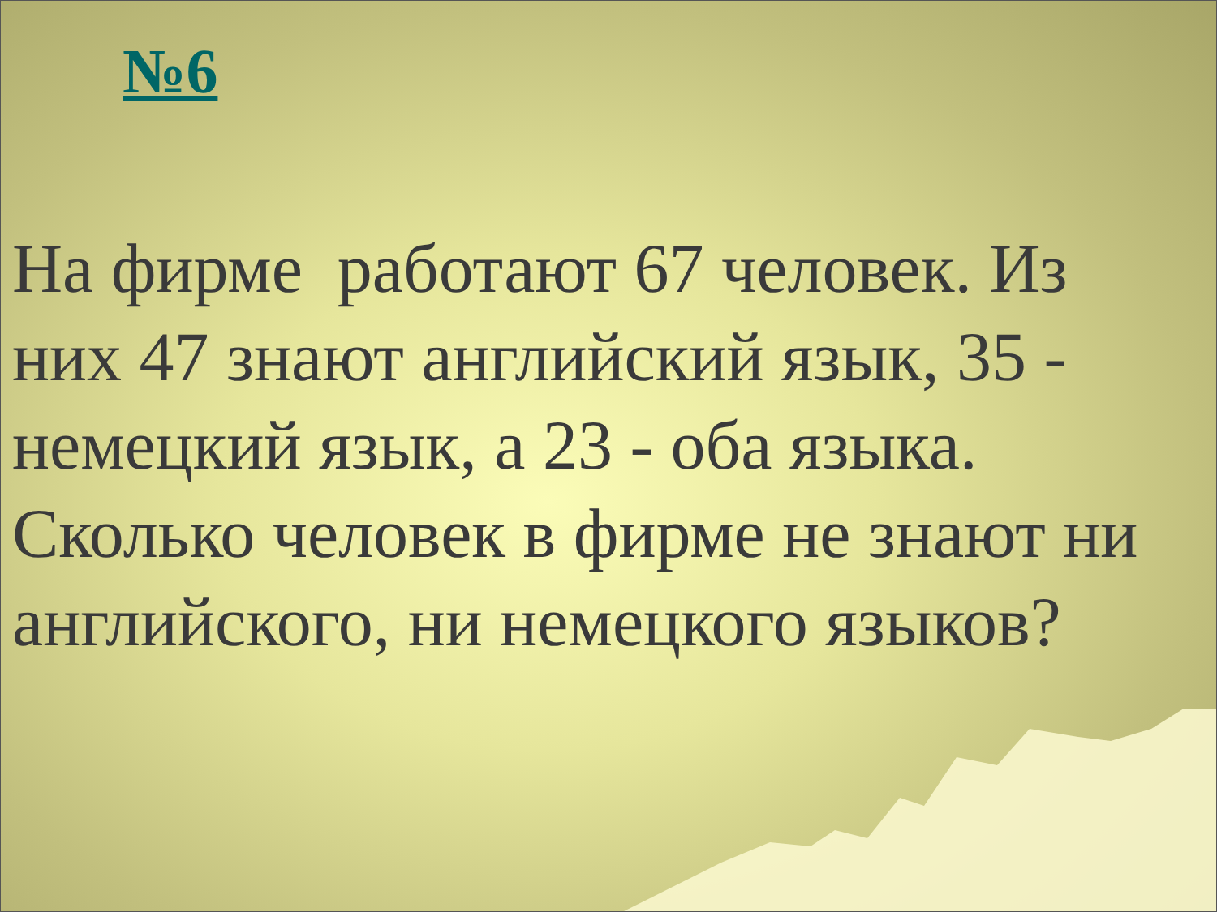№6
На фирме работают 67 человек. Из них 47 знают английский язык, 35 - немецкий язык, а 23 - оба языка. Сколько человек в фирме не знают ни английского, ни немецкого языков?